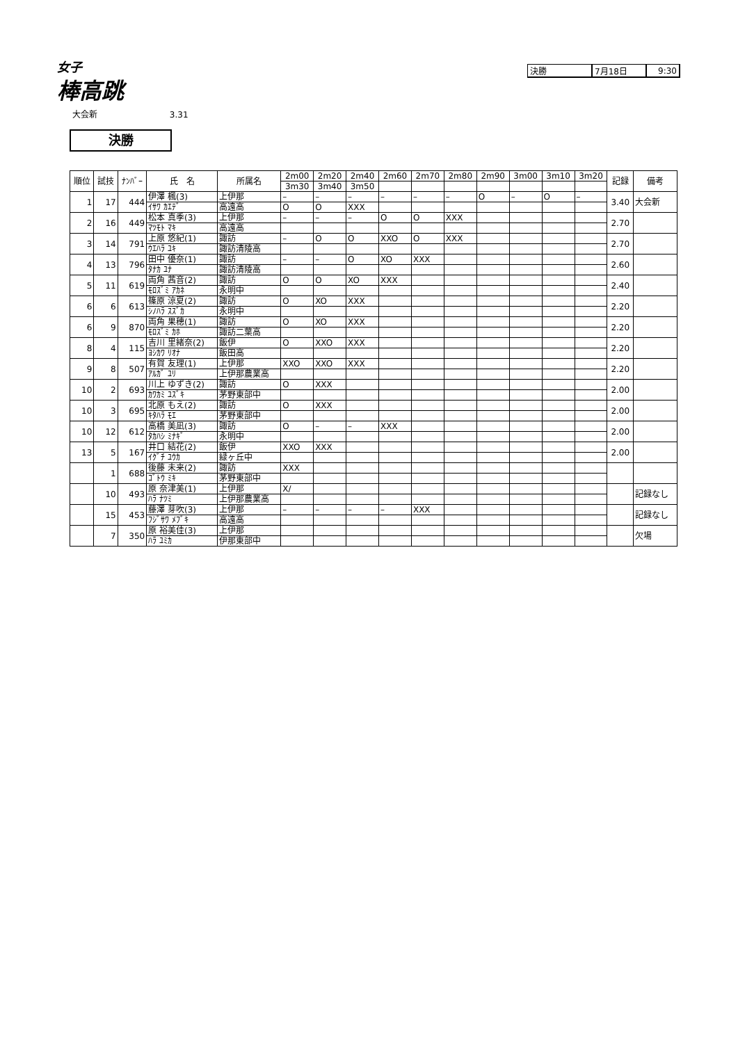女子
棒高跳
大会新 3.31
決勝
| 決勝 | 7月18日 | 9:30 |
| 順位 | 試技 | ﾅﾝﾊﾞｰ | 氏 名 | 所属名 | 2m00 | 2m20 | 2m40 | 2m60 | 2m70 | 2m80 | 2m90 | 3m00 | 3m10 | 3m20 | 記録 | 備考 |
| --- | --- | --- | --- | --- | --- | --- | --- | --- | --- | --- | --- | --- | --- | --- | --- | --- |
| | | | | | 3m30 | 3m40 | 3m50 | | | | | | | | | |
| 1 | 17 | 444 | 伊澤 楓(3) | 上伊那 | – | – | – | – | – | – | O | – | O | – | 3.40 | 大会新 |
| | | | ｲｻﾜ ｶｴﾃﾞ | 高遠高 | O | O | XXX | | | | | | | | | |
| 2 | 16 | 449 | 松本 真季(3) | 上伊那 | – | – | – | O | O | XXX | | | | | 2.70 | |
| | | | ﾏﾂﾓﾄ ﾏｷ | 高遠高 | | | | | | | | | | | | |
| 3 | 14 | 791 | 上原 悠紀(1) | 諏訪 | – | O | O | XXO | O | XXX | | | | | 2.70 | |
| | | | ｳｴﾊﾗ ﾕｷ | 諏訪清陵高 | | | | | | | | | | | | |
| 4 | 13 | 796 | 田中 優奈(1) | 諏訪 | – | – | O | XO | XXX | | | | | | 2.60 | |
| | | | ﾀﾅｶ ﾕﾅ | 諏訪清陵高 | | | | | | | | | | | | |
| 5 | 11 | 619 | 両角 茜音(2) | 諏訪 | O | O | XO | XXX | | | | | | | 2.40 | |
| | | | ﾓﾛｽﾞﾐ ｱｶﾈ | 永明中 | | | | | | | | | | | | |
| 6 | 6 | 613 | 篠原 涼夏(2) | 諏訪 | O | XO | XXX | | | | | | | | 2.20 | |
| | | | ｼﾉﾊﾗ ｽｽﾞｶ | 永明中 | | | | | | | | | | | | |
| 6 | 9 | 870 | 両角 果穂(1) | 諏訪 | O | XO | XXX | | | | | | | | 2.20 | |
| | | | ﾓﾛｽﾞﾐ ｶﾎ | 諏訪二葉高 | | | | | | | | | | | | |
| 8 | 4 | 115 | 吉川 里緒奈(2) | 飯伊 | O | XXO | XXX | | | | | | | | 2.20 | |
| | | | ﾖｼｶﾜ ﾘｵﾅ | 飯田高 | | | | | | | | | | | | |
| 9 | 8 | 507 | 有賀 友理(1) | 上伊那 | XXO | XXO | XXX | | | | | | | | 2.20 | |
| | | | ｱﾙｶﾞ ﾕﾘ | 上伊那農業高 | | | | | | | | | | | | |
| 10 | 2 | 693 | 川上 ゆずき(2) | 諏訪 | O | XXX | | | | | | | | | 2.00 | |
| | | | ｶﾜｶﾐ ﾕｽﾞｷ | 茅野東部中 | | | | | | | | | | | | |
| 10 | 3 | 695 | 北原 もえ(2) | 諏訪 | O | XXX | | | | | | | | | 2.00 | |
| | | | ｷﾀﾊﾗ ﾓｴ | 茅野東部中 | | | | | | | | | | | | |
| 10 | 12 | 612 | 高橋 美凪(3) | 諏訪 | O | – | – | XXX | | | | | | | 2.00 | |
| | | | ﾀｶﾊｼ ﾐﾅｷﾞ | 永明中 | | | | | | | | | | | | |
| 13 | 5 | 167 | 井口 結花(2) | 飯伊 | XXO | XXX | | | | | | | | | 2.00 | |
| | | | ｲｸﾞﾁ ﾕｳｶ | 緑ヶ丘中 | | | | | | | | | | | | |
| | 1 | 688 | 後藤 未来(2) | 諏訪 | XXX | | | | | | | | | | | |
| | | | ｺﾞﾄｳ ﾐｷ | 茅野東部中 | | | | | | | | | | | | |
| | 10 | 493 | 原 奈津美(1) | 上伊那 | X/ | | | | | | | | | | | 記録なし |
| | | | ﾊﾗ ﾅﾂﾐ | 上伊那農業高 | | | | | | | | | | | | |
| | 15 | 453 | 藤澤 芽吹(3) | 上伊那 | – | – | – | – | XXX | | | | | | | 記録なし |
| | | | ﾌｼﾞｻﾜ ﾒﾌﾞｷ | 高遠高 | | | | | | | | | | | | |
| | 7 | 350 | 原 裕美佳(3) | 上伊那 | | | | | | | | | | | | 欠場 |
| | | | ﾊﾗ ﾕﾐｶ | 伊那東部中 | | | | | | | | | | | | |